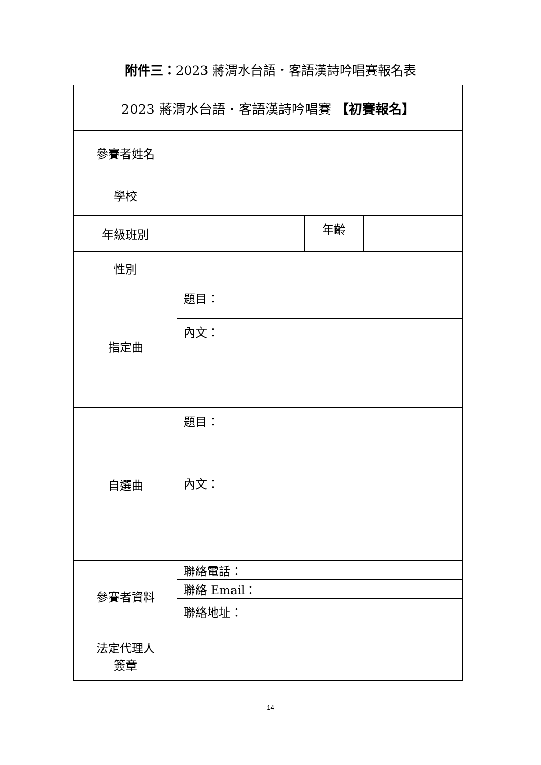附件三：2023 蔣渭水台語．客語漢詩吟唱賽報名表
| 2023 蔣渭水台語．客語漢詩吟唱賽 【初賽報名】 | | | |
| 參賽者姓名 | | | |
| 學校 | | | |
| 年級班別 | | 年齡 | |
| 性別 | | | |
| 指定曲 | 題目： | | |
| | 內文： | | |
| 自選曲 | 題目： | | |
| | 內文： | | |
| 參賽者資料 | 聯絡電話： | | |
| | 聯絡 Email： | | |
| | 聯絡地址： | | |
| 法定代理人 簽章 | | | |
14